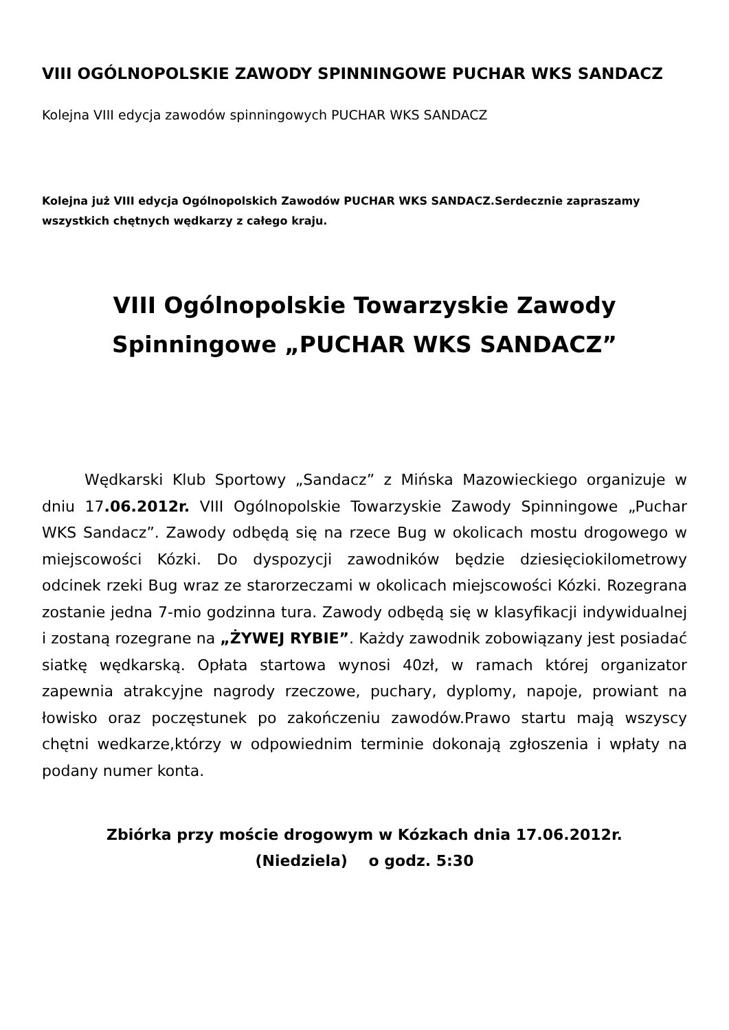VIII OGÓLNOPOLSKIE ZAWODY SPINNINGOWE PUCHAR WKS SANDACZ
Kolejna VIII edycja zawodów spinningowych PUCHAR WKS SANDACZ
Kolejna już VIII edycja Ogólnopolskich Zawodów PUCHAR WKS SANDACZ.Serdecznie zapraszamy wszystkich chętnych wędkarzy z całego kraju.
VIII Ogólnopolskie Towarzyskie Zawody Spinningowe „PUCHAR WKS SANDACZ”
Wędkarski Klub Sportowy „Sandacz” z Mińska Mazowieckiego organizuje w dniu 17.06.2012r. VIII Ogólnopolskie Towarzyskie Zawody Spinningowe „Puchar WKS Sandacz”. Zawody odbędą się na rzece Bug w okolicach mostu drogowego w miejscowości Kózki. Do dyspozycji zawodników będzie dziesięciokilometrowy odcinek rzeki Bug wraz ze starorzeczami w okolicach miejscowości Kózki. Rozegrana zostanie jedna 7-mio godzinna tura. Zawody odbędą się w klasyfikacji indywidualnej i zostaną rozegrane na „ŻYWEJ RYBIE”. Każdy zawodnik zobowiązany jest posiadać siatkę wędkarską. Opłata startowa wynosi 40zł, w ramach której organizator zapewnia atrakcyjne nagrody rzeczowe, puchary, dyplomy, napoje, prowiant na łowisko oraz poczęstunek po zakończeniu zawodów.Prawo startu mają wszyscy chętni wedkarze,którzy w odpowiednim terminie dokonają zgłoszenia i wpłaty na podany numer konta.
Zbiórka przy moście drogowym w Kózkach dnia 17.06.2012r.
(Niedziela) o godz. 5:30